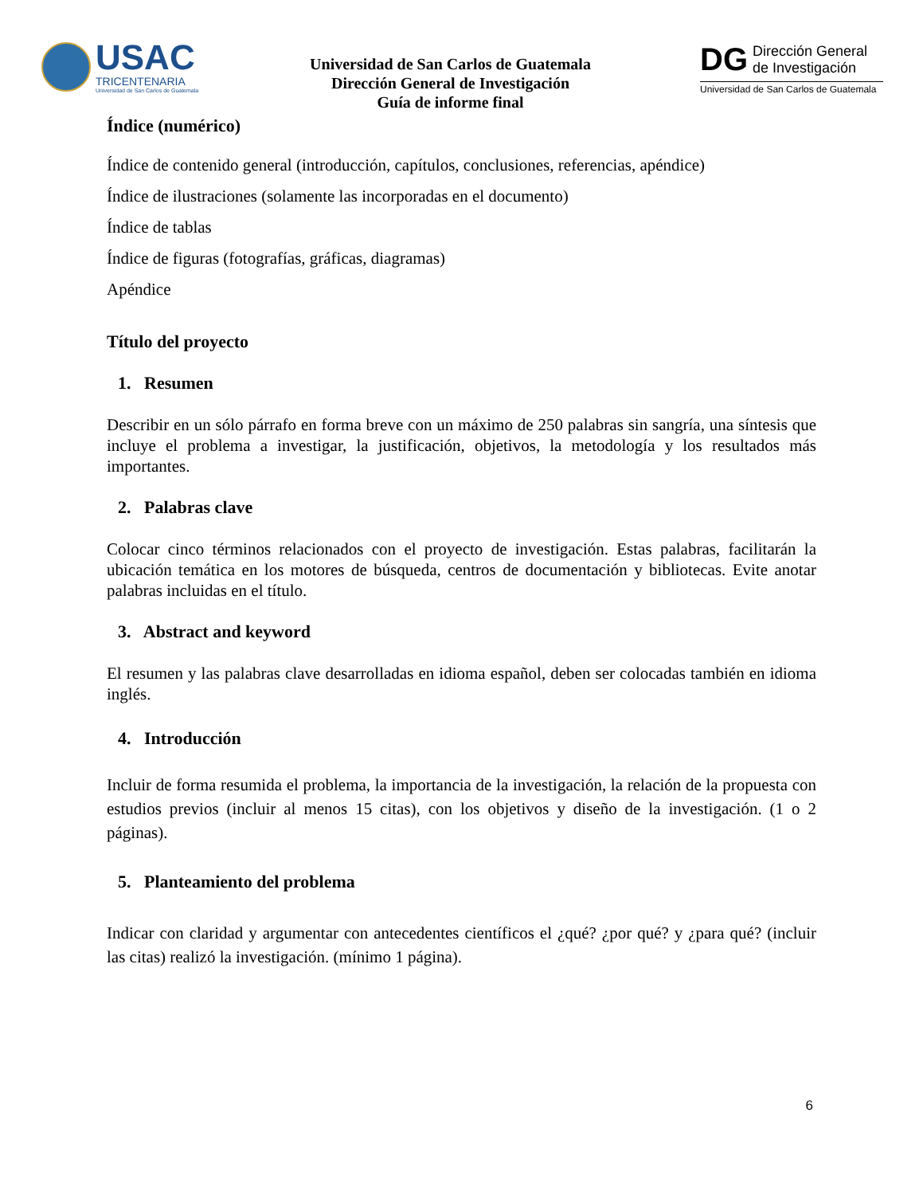USAC
TRICENTENARIA
Universidad de San Carlos de Guatemala
Universidad de San Carlos de Guatemala
Dirección General de Investigación
Guía de informe final
DG
Dirección General
de Investigación
Universidad de San Carlos de Guatemala
Índice (numérico)
Índice de contenido general (introducción, capítulos, conclusiones, referencias, apéndice)
Índice de ilustraciones (solamente las incorporadas en el documento)
Índice de tablas
Índice de figuras (fotografías, gráficas, diagramas)
Apéndice
Título del proyecto
1. Resumen
Describir en un sólo párrafo en forma breve con un máximo de 250 palabras sin sangría, una síntesis que incluye el problema a investigar, la justificación, objetivos, la metodología y los resultados más importantes.
2. Palabras clave
Colocar cinco términos relacionados con el proyecto de investigación. Estas palabras, facilitarán la ubicación temática en los motores de búsqueda, centros de documentación y bibliotecas. Evite anotar palabras incluidas en el título.
3. Abstract and keyword
El resumen y las palabras clave desarrolladas en idioma español, deben ser colocadas también en idioma inglés.
4. Introducción
Incluir de forma resumida el problema, la importancia de la investigación, la relación de la propuesta con estudios previos (incluir al menos 15 citas), con los objetivos y diseño de la investigación. (1 o 2 páginas).
5. Planteamiento del problema
Indicar con claridad y argumentar con antecedentes científicos el ¿qué? ¿por qué? y ¿para qué? (incluir las citas) realizó la investigación. (mínimo 1 página).
6